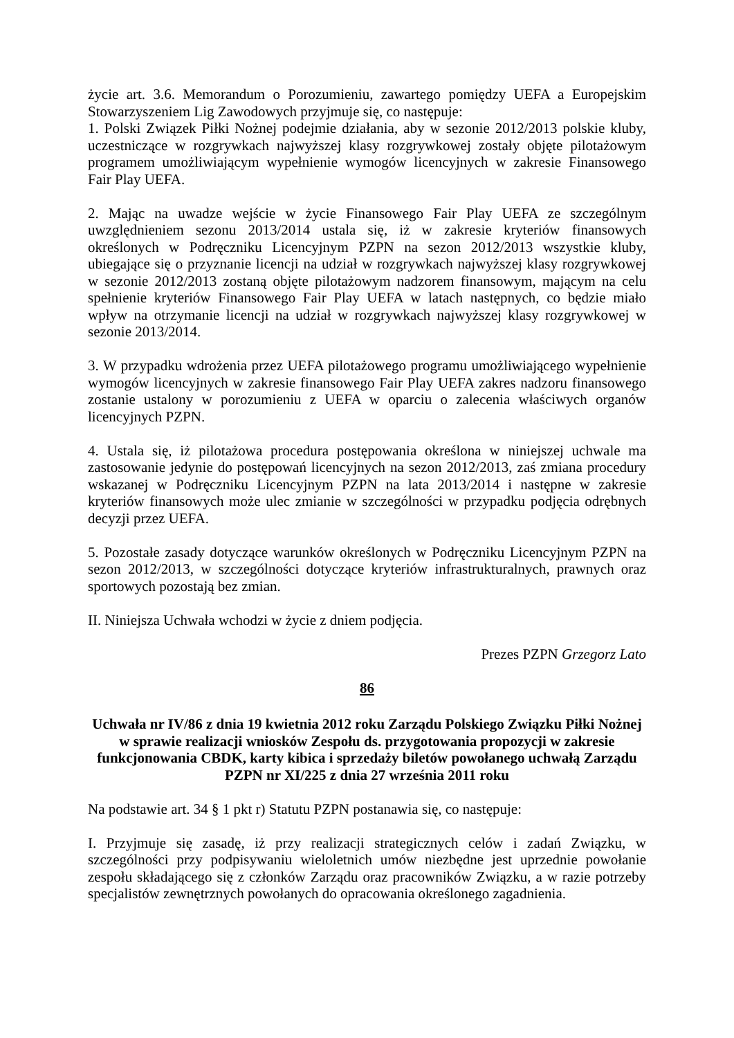życie art. 3.6. Memorandum o Porozumieniu, zawartego pomiędzy UEFA a Europejskim Stowarzyszeniem Lig Zawodowych przyjmuje się, co następuje:
1. Polski Związek Piłki Nożnej podejmie działania, aby w sezonie 2012/2013 polskie kluby, uczestniczące w rozgrywkach najwyższej klasy rozgrywkowej zostały objęte pilotażowym programem umożliwiającym wypełnienie wymogów licencyjnych w zakresie Finansowego Fair Play UEFA.
2. Mając na uwadze wejście w życie Finansowego Fair Play UEFA ze szczególnym uwzględnieniem sezonu 2013/2014 ustala się, iż w zakresie kryteriów finansowych określonych w Podręczniku Licencyjnym PZPN na sezon 2012/2013 wszystkie kluby, ubiegające się o przyznanie licencji na udział w rozgrywkach najwyższej klasy rozgrywkowej w sezonie 2012/2013 zostaną objęte pilotażowym nadzorem finansowym, mającym na celu spełnienie kryteriów Finansowego Fair Play UEFA w latach następnych, co będzie miało wpływ na otrzymanie licencji na udział w rozgrywkach najwyższej klasy rozgrywkowej w sezonie 2013/2014.
3. W przypadku wdrożenia przez UEFA pilotażowego programu umożliwiającego wypełnienie wymogów licencyjnych w zakresie finansowego Fair Play UEFA zakres nadzoru finansowego zostanie ustalony w porozumieniu z UEFA w oparciu o zalecenia właściwych organów licencyjnych PZPN.
4. Ustala się, iż pilotażowa procedura postępowania określona w niniejszej uchwale ma zastosowanie jedynie do postępowań licencyjnych na sezon 2012/2013, zaś zmiana procedury wskazanej w Podręczniku Licencyjnym PZPN na lata 2013/2014 i następne w zakresie kryteriów finansowych może ulec zmianie w szczególności w przypadku podjęcia odrębnych decyzji przez UEFA.
5. Pozostałe zasady dotyczące warunków określonych w Podręczniku Licencyjnym PZPN na sezon 2012/2013, w szczególności dotyczące kryteriów infrastrukturalnych, prawnych oraz sportowych pozostają bez zmian.
II. Niniejsza Uchwała wchodzi w życie z dniem podjęcia.
Prezes PZPN Grzegorz Lato
86
Uchwała nr IV/86 z dnia 19 kwietnia 2012 roku Zarządu Polskiego Związku Piłki Nożnej w sprawie realizacji wniosków Zespołu ds. przygotowania propozycji w zakresie funkcjonowania CBDK, karty kibica i sprzedaży biletów powołanego uchwałą Zarządu PZPN nr XI/225 z dnia 27 września 2011 roku
Na podstawie art. 34 § 1 pkt r) Statutu PZPN postanawia się, co następuje:
I. Przyjmuje się zasadę, iż przy realizacji strategicznych celów i zadań Związku, w szczególności przy podpisywaniu wieloletnich umów niezbędne jest uprzednie powołanie zespołu składającego się z członków Zarządu oraz pracowników Związku, a w razie potrzeby specjalistów zewnętrznych powołanych do opracowania określonego zagadnienia.